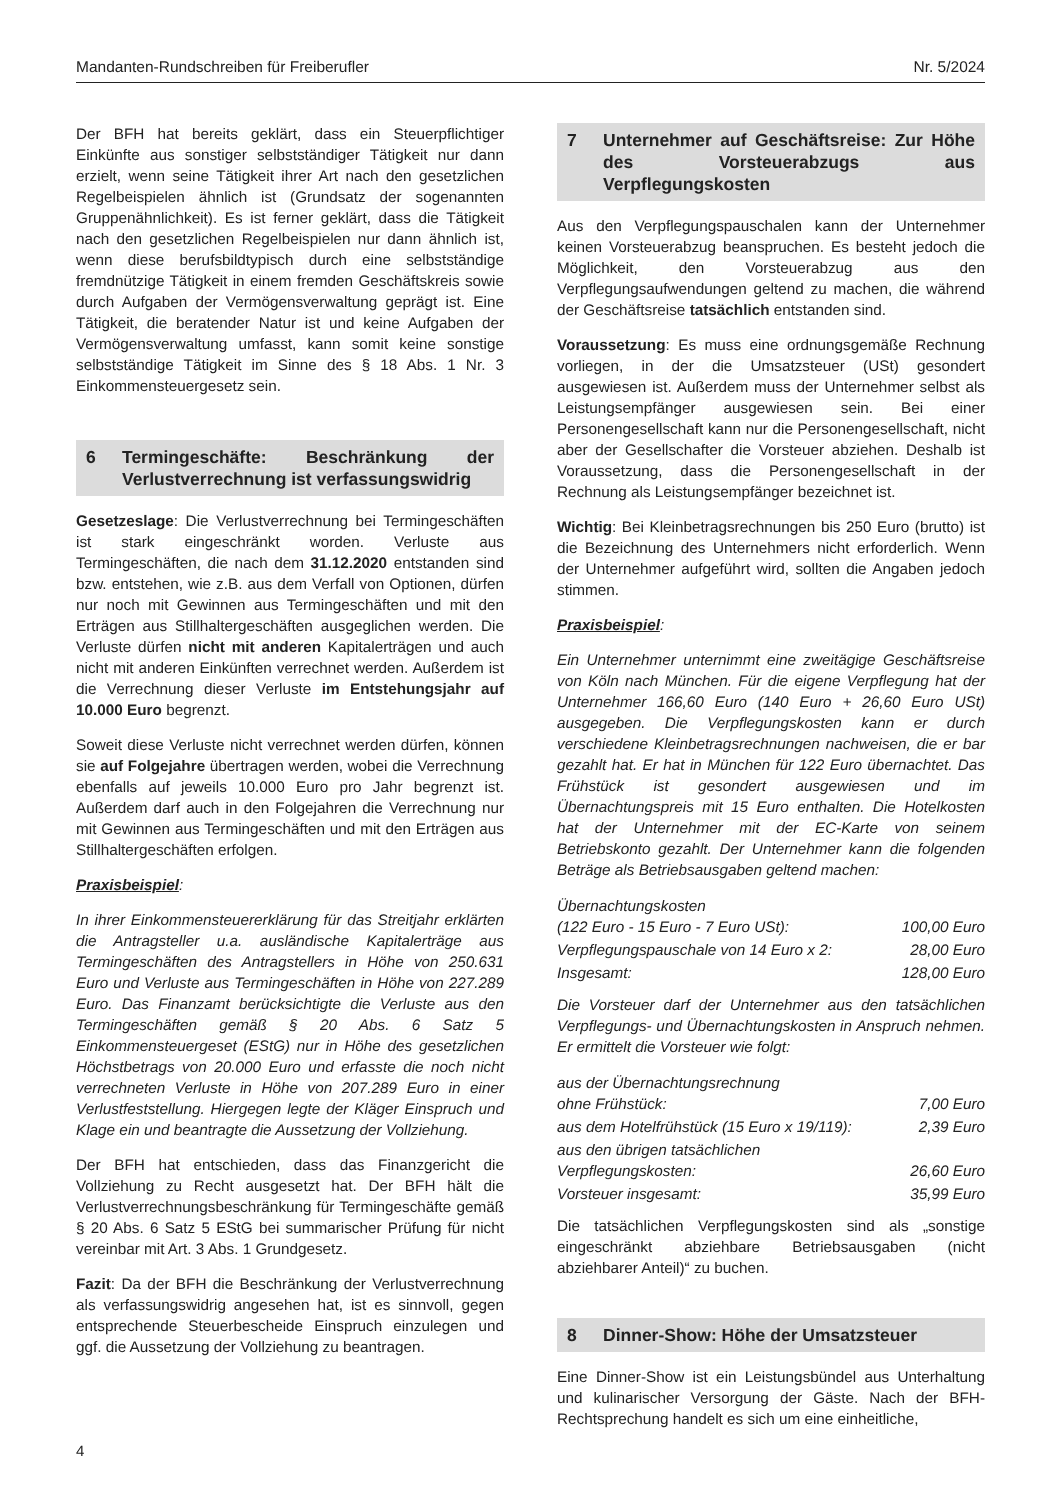Mandanten-Rundschreiben für Freiberufler Nr. 5/2024
Der BFH hat bereits geklärt, dass ein Steuerpflichtiger Einkünfte aus sonstiger selbstständiger Tätigkeit nur dann erzielt, wenn seine Tätigkeit ihrer Art nach den gesetzlichen Regelbeispielen ähnlich ist (Grundsatz der sogenannten Gruppenähnlichkeit). Es ist ferner geklärt, dass die Tätigkeit nach den gesetzlichen Regelbeispielen nur dann ähnlich ist, wenn diese berufsbildtypisch durch eine selbstständige fremdnützige Tätigkeit in einem fremden Geschäftskreis sowie durch Aufgaben der Vermögensverwaltung geprägt ist. Eine Tätigkeit, die beratender Natur ist und keine Aufgaben der Vermögensverwaltung umfasst, kann somit keine sonstige selbstständige Tätigkeit im Sinne des § 18 Abs. 1 Nr. 3 Einkommensteuergesetz sein.
6 Termingeschäfte: Beschränkung der Verlustverrechnung ist verfassungswidrig
Gesetzeslage: Die Verlustverrechnung bei Termingeschäften ist stark eingeschränkt worden. Verluste aus Termingeschäften, die nach dem 31.12.2020 entstanden sind bzw. entstehen, wie z.B. aus dem Verfall von Optionen, dürfen nur noch mit Gewinnen aus Termingeschäften und mit den Erträgen aus Stillhaltergeschäften ausgeglichen werden. Die Verluste dürfen nicht mit anderen Kapitalerträgen und auch nicht mit anderen Einkünften verrechnet werden. Außerdem ist die Verrechnung dieser Verluste im Entstehungsjahr auf 10.000 Euro begrenzt.
Soweit diese Verluste nicht verrechnet werden dürfen, können sie auf Folgejahre übertragen werden, wobei die Verrechnung ebenfalls auf jeweils 10.000 Euro pro Jahr begrenzt ist. Außerdem darf auch in den Folgejahren die Verrechnung nur mit Gewinnen aus Termingeschäften und mit den Erträgen aus Stillhaltergeschäften erfolgen.
Praxisbeispiel:
In ihrer Einkommensteuererklärung für das Streitjahr erklärten die Antragsteller u.a. ausländische Kapitalerträge aus Termingeschäften des Antragstellers in Höhe von 250.631 Euro und Verluste aus Termingeschäften in Höhe von 227.289 Euro. Das Finanzamt berücksichtigte die Verluste aus den Termingeschäften gemäß § 20 Abs. 6 Satz 5 Einkommensteuergeset (EStG) nur in Höhe des gesetzlichen Höchstbetrags von 20.000 Euro und erfasste die noch nicht verrechneten Verluste in Höhe von 207.289 Euro in einer Verlustfeststellung. Hiergegen legte der Kläger Einspruch und Klage ein und beantragte die Aussetzung der Vollziehung.
Der BFH hat entschieden, dass das Finanzgericht die Vollziehung zu Recht ausgesetzt hat. Der BFH hält die Verlustverrechnungsbeschränkung für Termingeschäfte gemäß § 20 Abs. 6 Satz 5 EStG bei summarischer Prüfung für nicht vereinbar mit Art. 3 Abs. 1 Grundgesetz.
Fazit: Da der BFH die Beschränkung der Verlustverrechnung als verfassungswidrig angesehen hat, ist es sinnvoll, gegen entsprechende Steuerbescheide Einspruch einzulegen und ggf. die Aussetzung der Vollziehung zu beantragen.
7 Unternehmer auf Geschäftsreise: Zur Höhe des Vorsteuerabzugs aus Verpflegungskosten
Aus den Verpflegungspauschalen kann der Unternehmer keinen Vorsteuerabzug beanspruchen. Es besteht jedoch die Möglichkeit, den Vorsteuerabzug aus den Verpflegungsaufwendungen geltend zu machen, die während der Geschäftsreise tatsächlich entstanden sind.
Voraussetzung: Es muss eine ordnungsgemäße Rechnung vorliegen, in der die Umsatzsteuer (USt) gesondert ausgewiesen ist. Außerdem muss der Unternehmer selbst als Leistungsempfänger ausgewiesen sein. Bei einer Personengesellschaft kann nur die Personengesellschaft, nicht aber der Gesellschafter die Vorsteuer abziehen. Deshalb ist Voraussetzung, dass die Personengesellschaft in der Rechnung als Leistungsempfänger bezeichnet ist.
Wichtig: Bei Kleinbetragsrechnungen bis 250 Euro (brutto) ist die Bezeichnung des Unternehmers nicht erforderlich. Wenn der Unternehmer aufgeführt wird, sollten die Angaben jedoch stimmen.
Praxisbeispiel:
Ein Unternehmer unternimmt eine zweitägige Geschäftsreise von Köln nach München. Für die eigene Verpflegung hat der Unternehmer 166,60 Euro (140 Euro + 26,60 Euro USt) ausgegeben. Die Verpflegungskosten kann er durch verschiedene Kleinbetragsrechnungen nachweisen, die er bar gezahlt hat. Er hat in München für 122 Euro übernachtet. Das Frühstück ist gesondert ausgewiesen und im Übernachtungspreis mit 15 Euro enthalten. Die Hotelkosten hat der Unternehmer mit der EC-Karte von seinem Betriebskonto gezahlt. Der Unternehmer kann die folgenden Beträge als Betriebsausgaben geltend machen:
| Übernachtungskosten (122 Euro - 15 Euro - 7 Euro USt): | 100,00 Euro |
| Verpflegungspauschale von 14 Euro x 2: | 28,00 Euro |
| Insgesamt: | 128,00 Euro |
Die Vorsteuer darf der Unternehmer aus den tatsächlichen Verpflegungs- und Übernachtungskosten in Anspruch nehmen. Er ermittelt die Vorsteuer wie folgt:
| aus der Übernachtungsrechnung ohne Frühstück: | 7,00 Euro |
| aus dem Hotelfrühstück (15 Euro x 19/119): | 2,39 Euro |
| aus den übrigen tatsächlichen Verpflegungskosten: | 26,60 Euro |
| Vorsteuer insgesamt: | 35,99 Euro |
Die tatsächlichen Verpflegungskosten sind als „sonstige eingeschränkt abziehbare Betriebsausgaben (nicht abziehbarer Anteil)“ zu buchen.
8 Dinner-Show: Höhe der Umsatzsteuer
Eine Dinner-Show ist ein Leistungsbündel aus Unterhaltung und kulinarischer Versorgung der Gäste. Nach der BFH-Rechtsprechung handelt es sich um eine einheitliche,
4